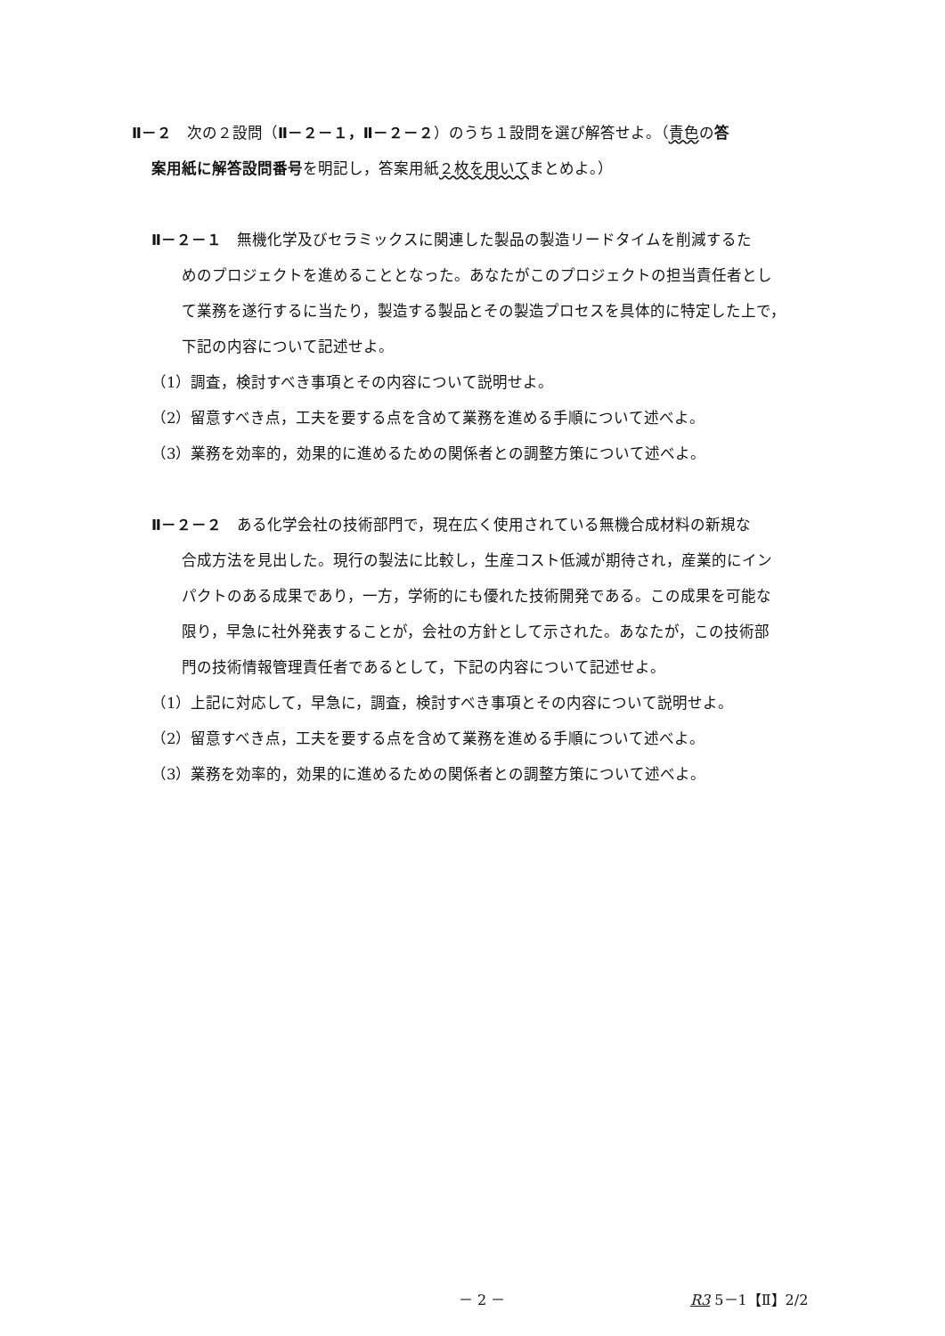Ⅱ－２　次の２設問（Ⅱ－２－１，Ⅱ－２－２）のうち１設問を選び解答せよ。（青色の答
案用紙に解答設問番号を明記し，答案用紙２枚を用いてまとめよ。）
Ⅱ－２－１　無機化学及びセラミックスに関連した製品の製造リードタイムを削減するた
めのプロジェクトを進めることとなった。あなたがこのプロジェクトの担当責任者とし
て業務を遂行するに当たり，製造する製品とその製造プロセスを具体的に特定した上で，
下記の内容について記述せよ。
（1）調査，検討すべき事項とその内容について説明せよ。
（2）留意すべき点，工夫を要する点を含めて業務を進める手順について述べよ。
（3）業務を効率的，効果的に進めるための関係者との調整方策について述べよ。
Ⅱ－２－２　ある化学会社の技術部門で，現在広く使用されている無機合成材料の新規な
合成方法を見出した。現行の製法に比較し，生産コスト低減が期待され，産業的にイン
パクトのある成果であり，一方，学術的にも優れた技術開発である。この成果を可能な
限り，早急に社外発表することが，会社の方針として示された。あなたが，この技術部
門の技術情報管理責任者であるとして，下記の内容について記述せよ。
（1）上記に対応して，早急に，調査，検討すべき事項とその内容について説明せよ。
（2）留意すべき点，工夫を要する点を含めて業務を進める手順について述べよ。
（3）業務を効率的，効果的に進めるための関係者との調整方策について述べよ。
－ 2 － R3 5－1【Ⅱ】2/2